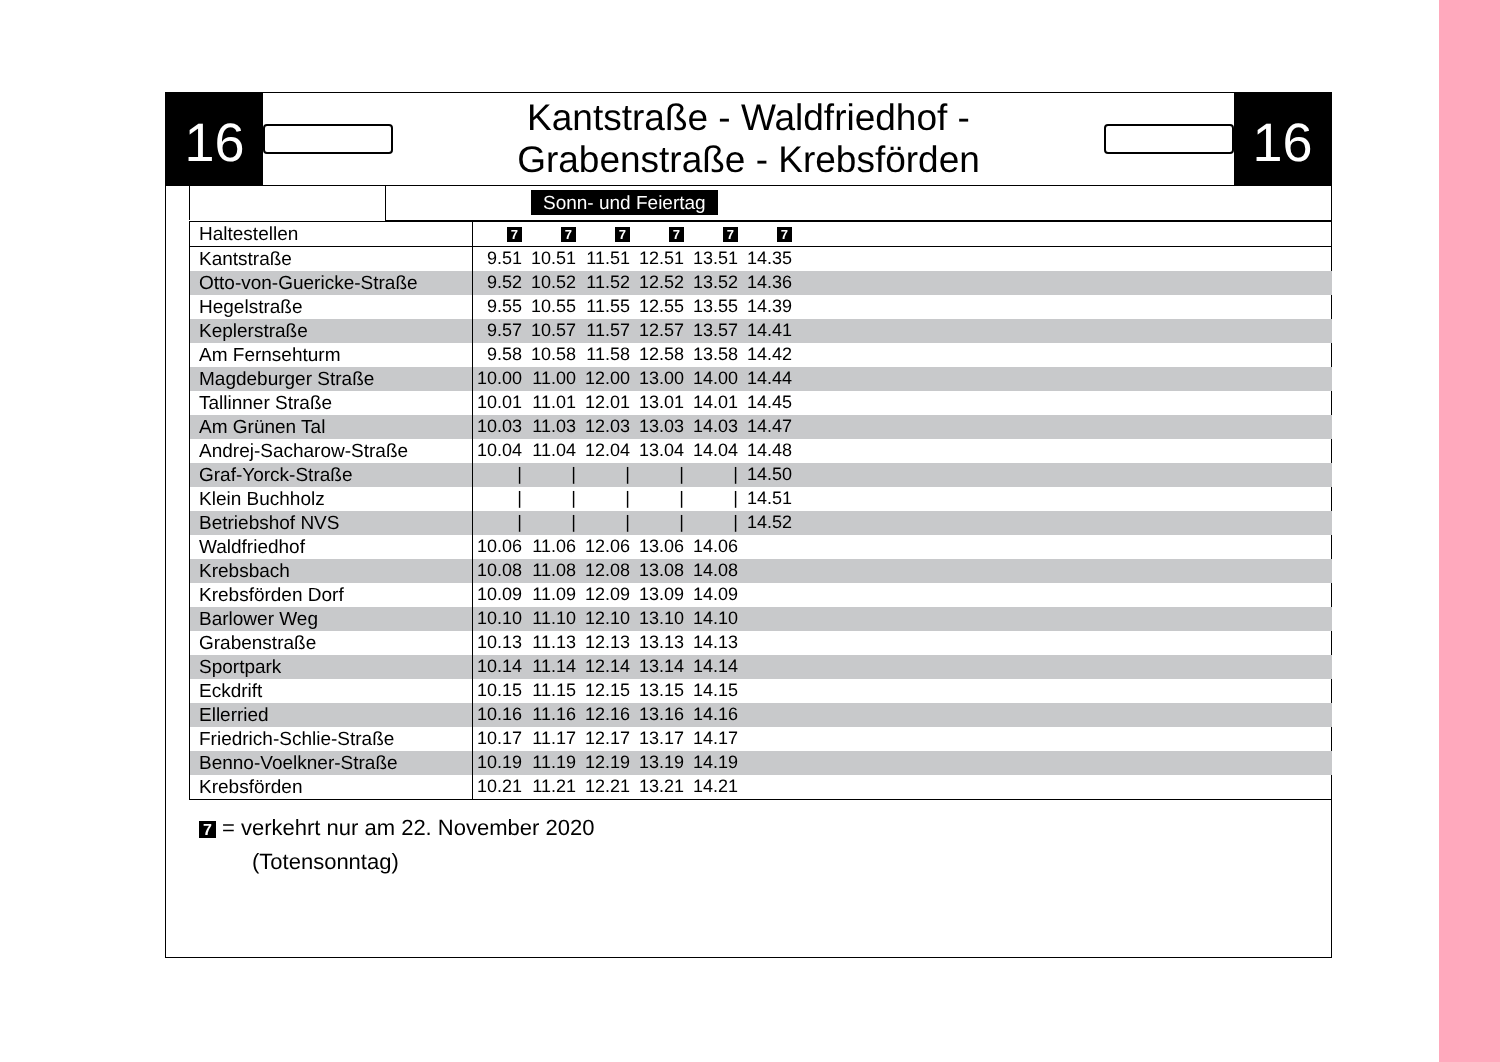16
Kantstraße - Waldfriedhof -
Grabenstraße - Krebsförden
16
| | Sonn- und Feiertag |
| Haltestellen | 7 | 7 | 7 | 7 | 7 | 7 | |
| Kantstraße | 9.51 | 10.51 | 11.51 | 12.51 | 13.51 | 14.35 | |
| Otto-von-Guericke-Straße | 9.52 | 10.52 | 11.52 | 12.52 | 13.52 | 14.36 | |
| Hegelstraße | 9.55 | 10.55 | 11.55 | 12.55 | 13.55 | 14.39 | |
| Keplerstraße | 9.57 | 10.57 | 11.57 | 12.57 | 13.57 | 14.41 | |
| Am Fernsehturm | 9.58 | 10.58 | 11.58 | 12.58 | 13.58 | 14.42 | |
| Magdeburger Straße | 10.00 | 11.00 | 12.00 | 13.00 | 14.00 | 14.44 | |
| Tallinner Straße | 10.01 | 11.01 | 12.01 | 13.01 | 14.01 | 14.45 | |
| Am Grünen Tal | 10.03 | 11.03 | 12.03 | 13.03 | 14.03 | 14.47 | |
| Andrej-Sacharow-Straße | 10.04 | 11.04 | 12.04 | 13.04 | 14.04 | 14.48 | |
| Graf-Yorck-Straße | / | / | / | / | / | 14.50 | |
| Klein Buchholz | / | / | / | / | / | 14.51 | |
| Betriebshof NVS | / | / | / | / | / | 14.52 | |
| Waldfriedhof | 10.06 | 11.06 | 12.06 | 13.06 | 14.06 | | |
| Krebsbach | 10.08 | 11.08 | 12.08 | 13.08 | 14.08 | | |
| Krebsförden Dorf | 10.09 | 11.09 | 12.09 | 13.09 | 14.09 | | |
| Barlower Weg | 10.10 | 11.10 | 12.10 | 13.10 | 14.10 | | |
| Grabenstraße | 10.13 | 11.13 | 12.13 | 13.13 | 14.13 | | |
| Sportpark | 10.14 | 11.14 | 12.14 | 13.14 | 14.14 | | |
| Eckdrift | 10.15 | 11.15 | 12.15 | 13.15 | 14.15 | | |
| Ellerried | 10.16 | 11.16 | 12.16 | 13.16 | 14.16 | | |
| Friedrich-Schlie-Straße | 10.17 | 11.17 | 12.17 | 13.17 | 14.17 | | |
| Benno-Voelkner-Straße | 10.19 | 11.19 | 12.19 | 13.19 | 14.19 | | |
| Krebsförden | 10.21 | 11.21 | 12.21 | 13.21 | 14.21 | | |
7 = verkehrt nur am 22. November 2020
(Totensonntag)